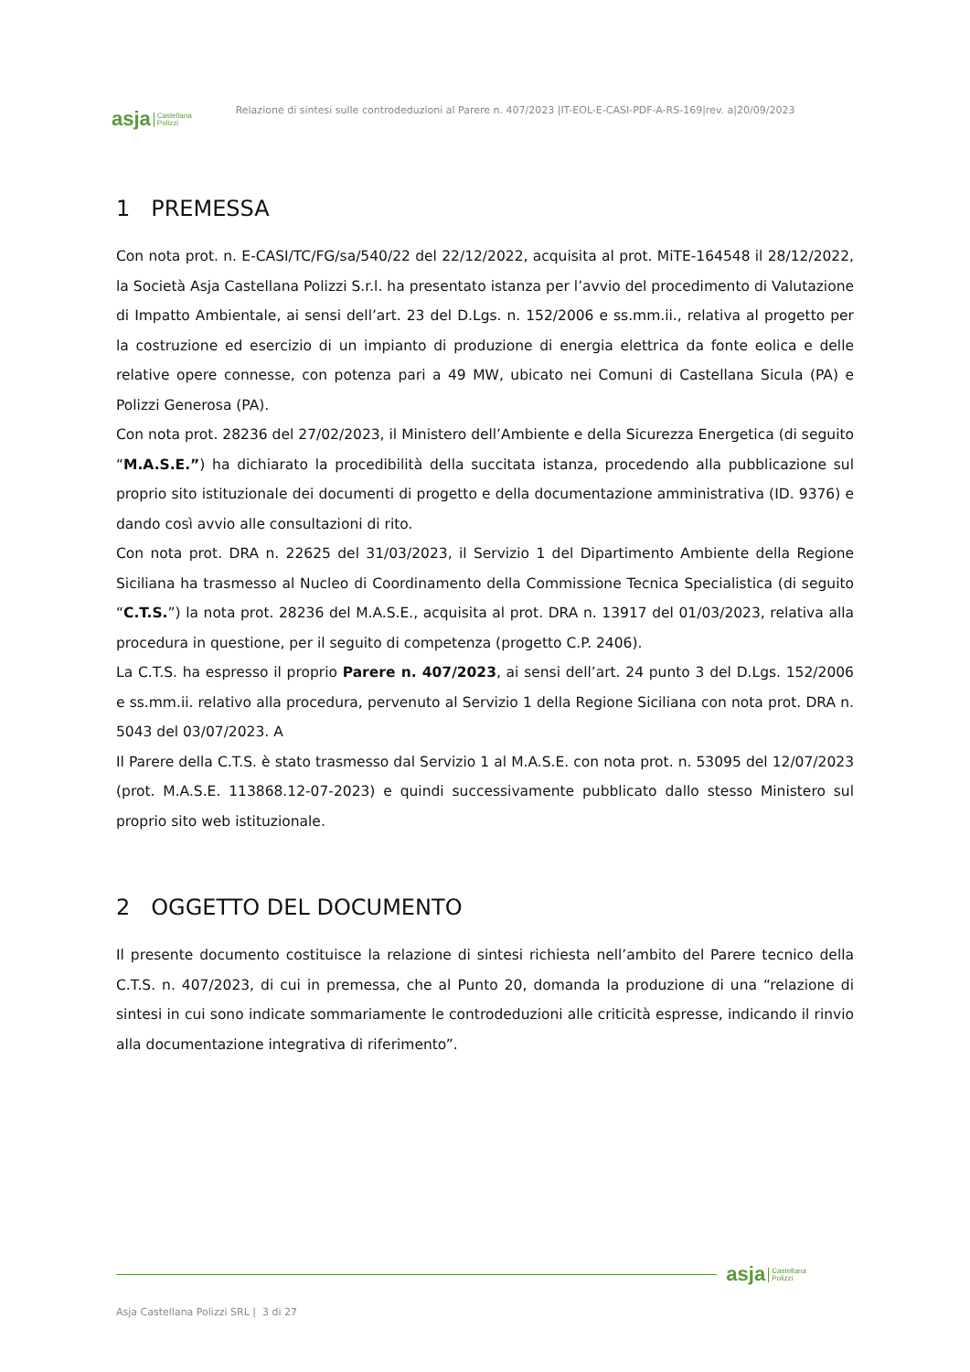asja Castellana
Polizzi Relazione di sintesi sulle controdeduzioni al Parere n. 407/2023 |IT-EOL-E-CASI-PDF-A-RS-169|rev. a|20/09/2023
1 PREMESSA
Con nota prot. n. E-CASI/TC/FG/sa/540/22 del 22/12/2022, acquisita al prot. MiTE-164548 il 28/12/2022, la Società Asja Castellana Polizzi S.r.l. ha presentato istanza per l’avvio del procedimento di Valutazione di Impatto Ambientale, ai sensi dell’art. 23 del D.Lgs. n. 152/2006 e ss.mm.ii., relativa al progetto per la costruzione ed esercizio di un impianto di produzione di energia elettrica da fonte eolica e delle relative opere connesse, con potenza pari a 49 MW, ubicato nei Comuni di Castellana Sicula (PA) e Polizzi Generosa (PA).
Con nota prot. 28236 del 27/02/2023, il Ministero dell’Ambiente e della Sicurezza Energetica (di seguito “M.A.S.E.”) ha dichiarato la procedibilità della succitata istanza, procedendo alla pubblicazione sul proprio sito istituzionale dei documenti di progetto e della documentazione amministrativa (ID. 9376) e dando così avvio alle consultazioni di rito.
Con nota prot. DRA n. 22625 del 31/03/2023, il Servizio 1 del Dipartimento Ambiente della Regione Siciliana ha trasmesso al Nucleo di Coordinamento della Commissione Tecnica Specialistica (di seguito “C.T.S.”) la nota prot. 28236 del M.A.S.E., acquisita al prot. DRA n. 13917 del 01/03/2023, relativa alla procedura in questione, per il seguito di competenza (progetto C.P. 2406).
La C.T.S. ha espresso il proprio Parere n. 407/2023, ai sensi dell’art. 24 punto 3 del D.Lgs. 152/2006 e ss.mm.ii. relativo alla procedura, pervenuto al Servizio 1 della Regione Siciliana con nota prot. DRA n. 5043 del 03/07/2023. A
Il Parere della C.T.S. è stato trasmesso dal Servizio 1 al M.A.S.E. con nota prot. n. 53095 del 12/07/2023 (prot. M.A.S.E. 113868.12-07-2023) e quindi successivamente pubblicato dallo stesso Ministero sul proprio sito web istituzionale.
2 OGGETTO DEL DOCUMENTO
Il presente documento costituisce la relazione di sintesi richiesta nell’ambito del Parere tecnico della C.T.S. n. 407/2023, di cui in premessa, che al Punto 20, domanda la produzione di una “relazione di sintesi in cui sono indicate sommariamente le controdeduzioni alle criticità espresse, indicando il rinvio alla documentazione integrativa di riferimento”.
asja Castellana
Polizzi
Asja Castellana Polizzi SRL | 3 di 27